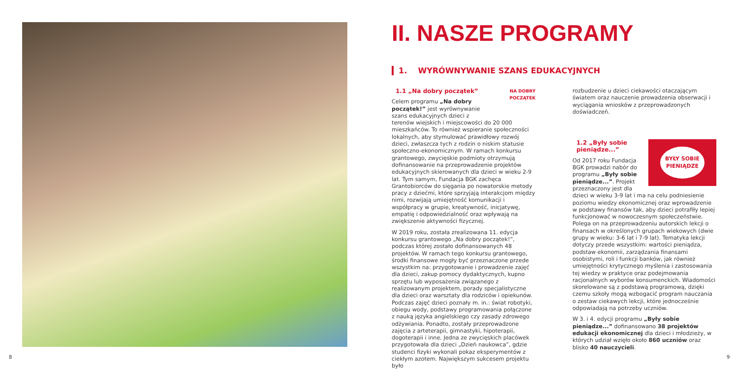8
II. NASZE PROGRAMY
1. WYRÓWNYWANIE SZANS EDUKACYJNYCH
NA DOBRY POCZĄTEK
1.1 „Na dobry początek”
Celem programu „Na dobry początek!” jest wyrównywanie szans edukacyjnych dzieci z terenów wiejskich i miejscowości do 20 000 mieszkańców. To również wspieranie społeczności lokalnych, aby stymulować prawidłowy rozwój dzieci, zwłaszcza tych z rodzin o niskim statusie społeczno-ekonomicznym. W ramach konkursu grantowego, zwycięskie podmioty otrzymują dofinansowanie na przeprowadzenie projektów edukacyjnych skierowanych dla dzieci w wieku 2-9 lat. Tym samym, Fundacja BGK zachęca Grantobiorców do sięgania po nowatorskie metody pracy z dziećmi, które sprzyjają interakcjom między nimi, rozwijają umiejętność komunikacji i współpracy w grupie, kreatywność, inicjatywę, empatię i odpowiedzialność oraz wpływają na zwiększenie aktywności fizycznej.
W 2019 roku, została zrealizowana 11. edycja konkursu grantowego „Na dobry początek!”, podczas której zostało dofinansowanych 48 projektów. W ramach tego konkursu grantowego, środki finansowe mogły być przeznaczone przede wszystkim na: przygotowanie i prowadzenie zajęć dla dzieci, zakup pomocy dydaktycznych, kupno sprzętu lub wyposażenia związanego z realizowanym projektem, porady specjalistyczne dla dzieci oraz warsztaty dla rodziców i opiekunów. Podczas zajęć dzieci poznały m. in.: świat robotyki, obiegu wody, podstawy programowania połączone z nauką języka angielskiego czy zasady zdrowego odżywiania. Ponadto, zostały przeprowadzone zajęcia z arteterapii, gimnastyki, hipoterapii, dogoterapii i inne. Jedna ze zwycięskich placówek przygotowała dla dzieci „Dzień naukowca”, gdzie studenci fizyki wykonali pokaz eksperymentów z ciekłym azotem. Największym sukcesem projektu było
rozbudzenie u dzieci ciekawości otaczającym światem oraz nauczenie prowadzenia obserwacji i wyciągania wniosków z przeprowadzonych doświadczeń.
BYŁY SOBIE PIENIĄDZE
1.2 „Były sobie pieniądze...”
Od 2017 roku Fundacja BGK prowadzi nabór do programu „Były sobie pieniądze...”. Projekt przeznaczony jest dla dzieci w wieku 3-9 lat i ma na celu podniesienie poziomu wiedzy ekonomicznej oraz wprowadzenie w podstawy finansów tak, aby dzieci potrafiły lepiej funkcjonować w nowoczesnym społeczeństwie. Polega on na przeprowadzeniu autorskich lekcji o finansach w określonych grupach wiekowych (dwie grupy w wieku: 3-6 lat i 7-9 lat). Tematyka lekcji dotyczy przede wszystkim: wartości pieniądza, podstaw ekonomii, zarządzania finansami osobistymi, roli i funkcji banków, jak również umiejętności krytycznego myślenia i zastosowania tej wiedzy w praktyce oraz podejmowania racjonalnych wyborów konsumenckich. Wiadomości skorelowane są z podstawą programową, dzięki czemu szkoły mogą wzbogacić program nauczania o zestaw ciekawych lekcji, które jednocześnie odpowiadają na potrzeby uczniów.
W 3. i 4. edycji programu „Były sobie pieniądze...” dofinansowano 38 projektów edukacji ekonomicznej dla dzieci i młodzieży, w których udział wzięło około 860 uczniów oraz blisko 40 nauczycieli.
9